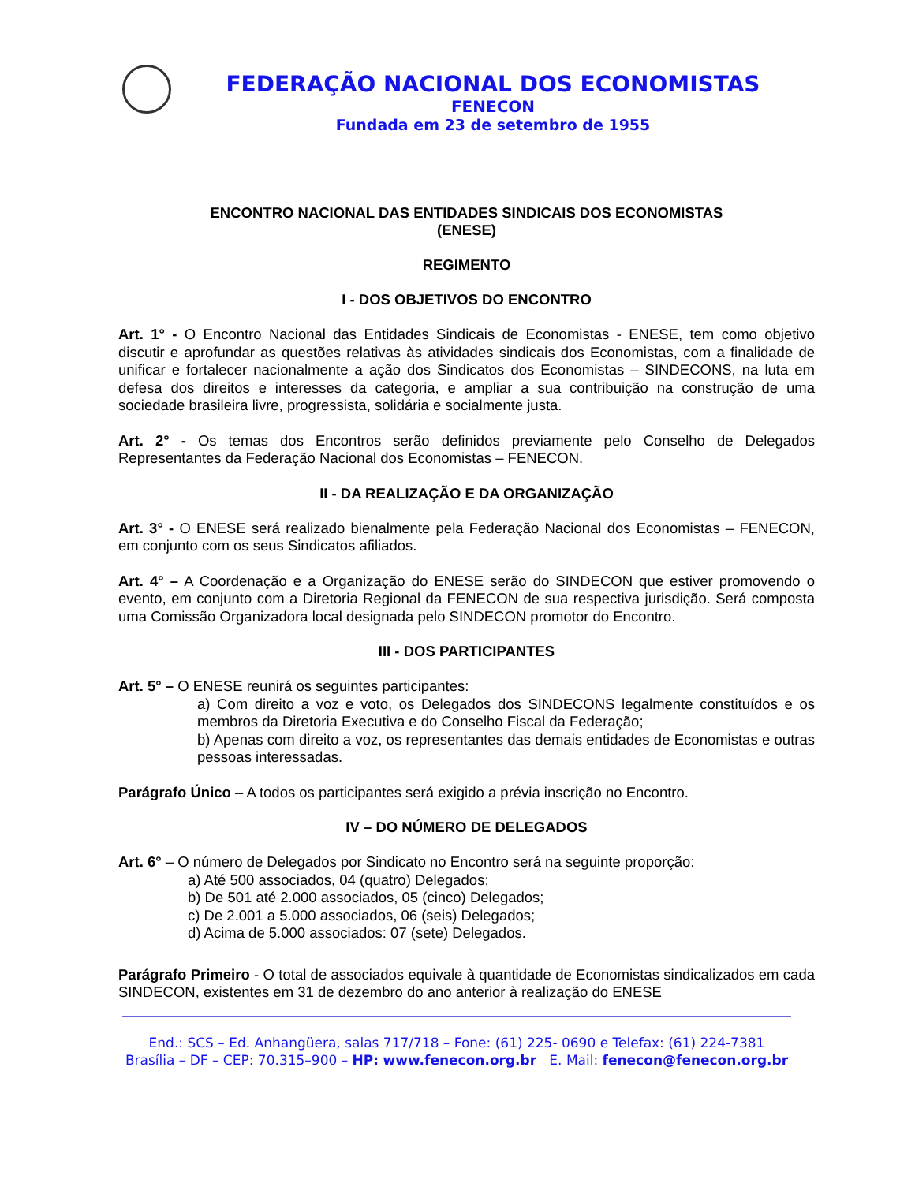FEDERAÇÃO NACIONAL DOS ECONOMISTAS
FENECON
Fundada em 23 de setembro de 1955
ENCONTRO NACIONAL DAS ENTIDADES SINDICAIS DOS ECONOMISTAS
(ENESE)
REGIMENTO
I - DOS OBJETIVOS DO ENCONTRO
Art. 1° - O Encontro Nacional das Entidades Sindicais de Economistas - ENESE, tem como objetivo discutir e aprofundar as questões relativas às atividades sindicais dos Economistas, com a finalidade de unificar e fortalecer nacionalmente a ação dos Sindicatos dos Economistas – SINDECONS, na luta em defesa dos direitos e interesses da categoria, e ampliar a sua contribuição na construção de uma sociedade brasileira livre, progressista, solidária e socialmente justa.
Art. 2° - Os temas dos Encontros serão definidos previamente pelo Conselho de Delegados Representantes da Federação Nacional dos Economistas – FENECON.
II - DA REALIZAÇÃO E DA ORGANIZAÇÃO
Art. 3° - O ENESE será realizado bienalmente pela Federação Nacional dos Economistas – FENECON, em conjunto com os seus Sindicatos afiliados.
Art. 4° – A Coordenação e a Organização do ENESE serão do SINDECON que estiver promovendo o evento, em conjunto com a Diretoria Regional da FENECON de sua respectiva jurisdição. Será composta uma Comissão Organizadora local designada pelo SINDECON promotor do Encontro.
III - DOS PARTICIPANTES
Art. 5° – O ENESE reunirá os seguintes participantes:
a) Com direito a voz e voto, os Delegados dos SINDECONS legalmente constituídos e os membros da Diretoria Executiva e do Conselho Fiscal da Federação;
b) Apenas com direito a voz, os representantes das demais entidades de Economistas e outras pessoas interessadas.
Parágrafo Único – A todos os participantes será exigido a prévia inscrição no Encontro.
IV – DO NÚMERO DE DELEGADOS
Art. 6° – O número de Delegados por Sindicato no Encontro será na seguinte proporção:
a) Até 500 associados, 04 (quatro) Delegados;
b) De 501 até 2.000 associados, 05 (cinco) Delegados;
c) De 2.001 a 5.000 associados, 06 (seis) Delegados;
d) Acima de 5.000 associados: 07 (sete) Delegados.
Parágrafo Primeiro - O total de associados equivale à quantidade de Economistas sindicalizados em cada SINDECON, existentes em 31 de dezembro do ano anterior à realização do ENESE
End.: SCS – Ed. Anhangüera, salas 717/718 – Fone: (61) 225- 0690 e Telefax: (61) 224-7381
Brasília – DF – CEP: 70.315–900 – HP: www.fenecon.org.br E. Mail: fenecon@fenecon.org.br